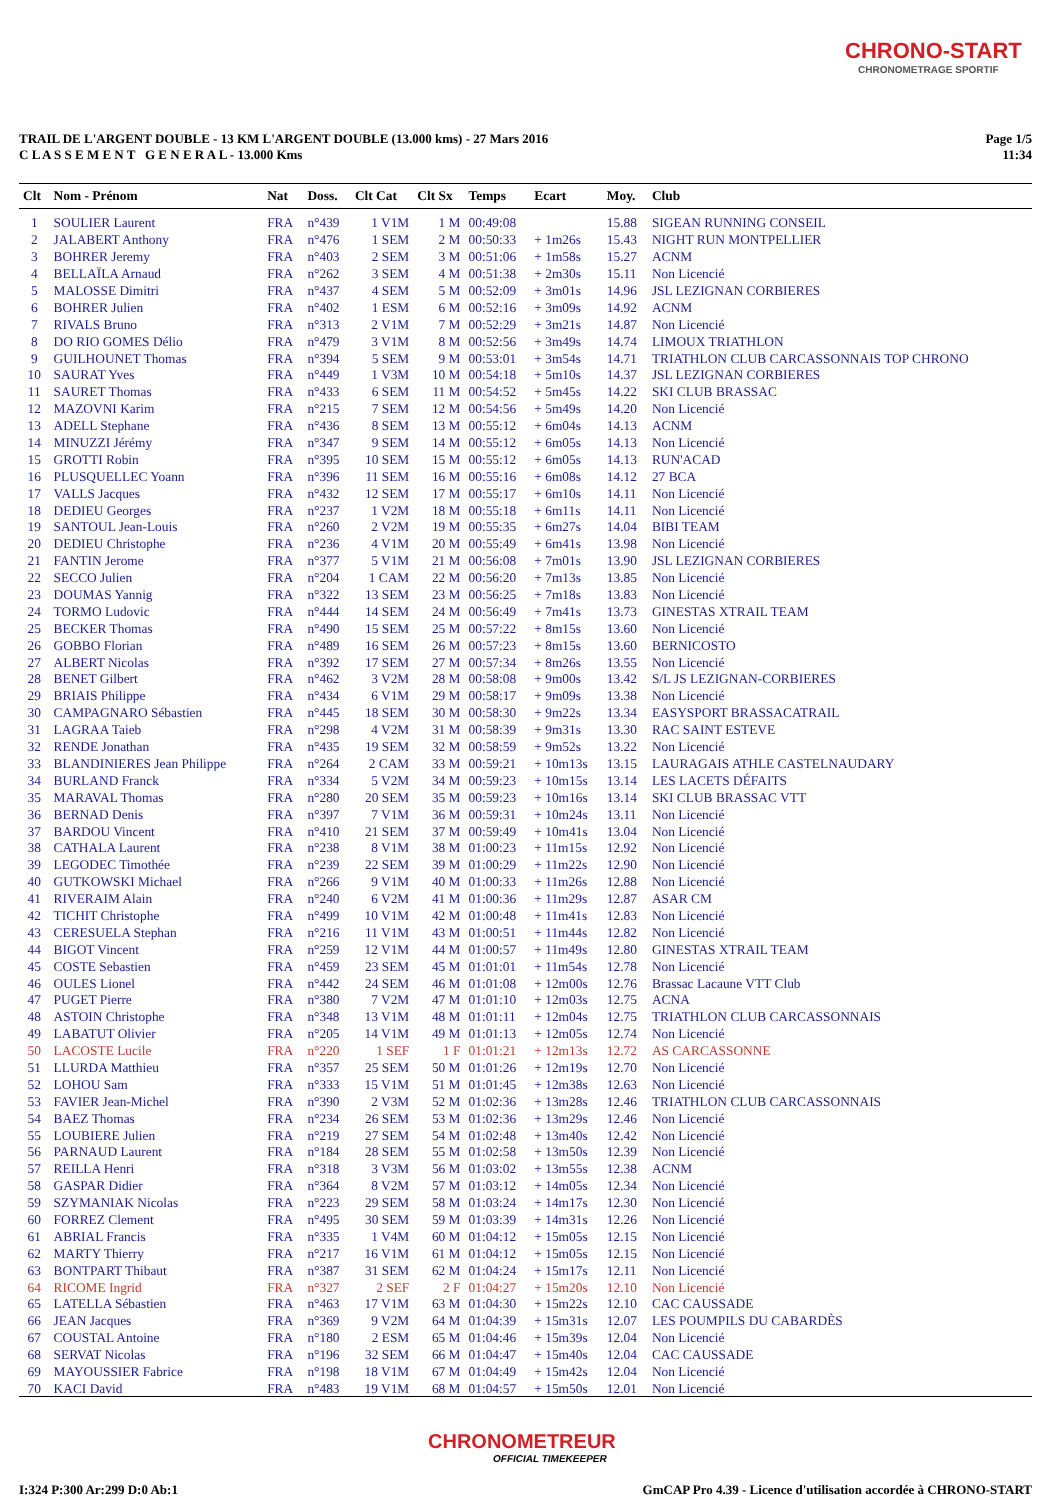CHRONO-START
CHRONOMETRAGE SPORTIF
TRAIL DE L'ARGENT DOUBLE - 13 KM L'ARGENT DOUBLE (13.000 kms) - 27 Mars 2016
C L A S S E M E N T G E N E R A L - 13.000 Kms
Page 1/5
11:34
| Clt | Nom - Prénom | Nat | Doss. | Clt Cat | Clt Sx | Temps | Ecart | Moy. | Club |
| --- | --- | --- | --- | --- | --- | --- | --- | --- | --- |
| 1 | SOULIER Laurent | FRA | n°439 | 1 V1M | 1 M | 00:49:08 | | 15.88 | SIGEAN RUNNING CONSEIL |
| 2 | JALABERT Anthony | FRA | n°476 | 1 SEM | 2 M | 00:50:33 | + 1m26s | 15.43 | NIGHT RUN MONTPELLIER |
| 3 | BOHRER Jeremy | FRA | n°403 | 2 SEM | 3 M | 00:51:06 | + 1m58s | 15.27 | ACNM |
| 4 | BELLAÏLA Arnaud | FRA | n°262 | 3 SEM | 4 M | 00:51:38 | + 2m30s | 15.11 | Non Licencié |
| 5 | MALOSSE Dimitri | FRA | n°437 | 4 SEM | 5 M | 00:52:09 | + 3m01s | 14.96 | JSL LEZIGNAN CORBIERES |
| 6 | BOHRER Julien | FRA | n°402 | 1 ESM | 6 M | 00:52:16 | + 3m09s | 14.92 | ACNM |
| 7 | RIVALS Bruno | FRA | n°313 | 2 V1M | 7 M | 00:52:29 | + 3m21s | 14.87 | Non Licencié |
| 8 | DO RIO GOMES Délio | FRA | n°479 | 3 V1M | 8 M | 00:52:56 | + 3m49s | 14.74 | LIMOUX TRIATHLON |
| 9 | GUILHOUNET Thomas | FRA | n°394 | 5 SEM | 9 M | 00:53:01 | + 3m54s | 14.71 | TRIATHLON CLUB CARCASSONNAIS TOP CHRONO |
| 10 | SAURAT Yves | FRA | n°449 | 1 V3M | 10 M | 00:54:18 | + 5m10s | 14.37 | JSL LEZIGNAN CORBIERES |
| 11 | SAURET Thomas | FRA | n°433 | 6 SEM | 11 M | 00:54:52 | + 5m45s | 14.22 | SKI CLUB BRASSAC |
| 12 | MAZOVNI Karim | FRA | n°215 | 7 SEM | 12 M | 00:54:56 | + 5m49s | 14.20 | Non Licencié |
| 13 | ADELL Stephane | FRA | n°436 | 8 SEM | 13 M | 00:55:12 | + 6m04s | 14.13 | ACNM |
| 14 | MINUZZI Jérémy | FRA | n°347 | 9 SEM | 14 M | 00:55:12 | + 6m05s | 14.13 | Non Licencié |
| 15 | GROTTI Robin | FRA | n°395 | 10 SEM | 15 M | 00:55:12 | + 6m05s | 14.13 | RUN'ACAD |
| 16 | PLUSQUELLEC Yoann | FRA | n°396 | 11 SEM | 16 M | 00:55:16 | + 6m08s | 14.12 | 27 BCA |
| 17 | VALLS Jacques | FRA | n°432 | 12 SEM | 17 M | 00:55:17 | + 6m10s | 14.11 | Non Licencié |
| 18 | DEDIEU Georges | FRA | n°237 | 1 V2M | 18 M | 00:55:18 | + 6m11s | 14.11 | Non Licencié |
| 19 | SANTOUL Jean-Louis | FRA | n°260 | 2 V2M | 19 M | 00:55:35 | + 6m27s | 14.04 | BIBI TEAM |
| 20 | DEDIEU Christophe | FRA | n°236 | 4 V1M | 20 M | 00:55:49 | + 6m41s | 13.98 | Non Licencié |
| 21 | FANTIN Jerome | FRA | n°377 | 5 V1M | 21 M | 00:56:08 | + 7m01s | 13.90 | JSL LEZIGNAN CORBIERES |
| 22 | SECCO Julien | FRA | n°204 | 1 CAM | 22 M | 00:56:20 | + 7m13s | 13.85 | Non Licencié |
| 23 | DOUMAS Yannig | FRA | n°322 | 13 SEM | 23 M | 00:56:25 | + 7m18s | 13.83 | Non Licencié |
| 24 | TORMO Ludovic | FRA | n°444 | 14 SEM | 24 M | 00:56:49 | + 7m41s | 13.73 | GINESTAS XTRAIL TEAM |
| 25 | BECKER Thomas | FRA | n°490 | 15 SEM | 25 M | 00:57:22 | + 8m15s | 13.60 | Non Licencié |
| 26 | GOBBO Florian | FRA | n°489 | 16 SEM | 26 M | 00:57:23 | + 8m15s | 13.60 | BERNICOSTO |
| 27 | ALBERT Nicolas | FRA | n°392 | 17 SEM | 27 M | 00:57:34 | + 8m26s | 13.55 | Non Licencié |
| 28 | BENET Gilbert | FRA | n°462 | 3 V2M | 28 M | 00:58:08 | + 9m00s | 13.42 | S/L JS LEZIGNAN-CORBIERES |
| 29 | BRIAIS Philippe | FRA | n°434 | 6 V1M | 29 M | 00:58:17 | + 9m09s | 13.38 | Non Licencié |
| 30 | CAMPAGNARO Sébastien | FRA | n°445 | 18 SEM | 30 M | 00:58:30 | + 9m22s | 13.34 | EASYSPORT BRASSACATRAIL |
| 31 | LAGRAA Taieb | FRA | n°298 | 4 V2M | 31 M | 00:58:39 | + 9m31s | 13.30 | RAC SAINT ESTEVE |
| 32 | RENDE Jonathan | FRA | n°435 | 19 SEM | 32 M | 00:58:59 | + 9m52s | 13.22 | Non Licencié |
| 33 | BLANDINIERES Jean Philippe | FRA | n°264 | 2 CAM | 33 M | 00:59:21 | + 10m13s | 13.15 | LAURAGAIS ATHLE CASTELNAUDARY |
| 34 | BURLAND Franck | FRA | n°334 | 5 V2M | 34 M | 00:59:23 | + 10m15s | 13.14 | LES LACETS DÉFAITS |
| 35 | MARAVAL Thomas | FRA | n°280 | 20 SEM | 35 M | 00:59:23 | + 10m16s | 13.14 | SKI CLUB BRASSAC VTT |
| 36 | BERNAD Denis | FRA | n°397 | 7 V1M | 36 M | 00:59:31 | + 10m24s | 13.11 | Non Licencié |
| 37 | BARDOU Vincent | FRA | n°410 | 21 SEM | 37 M | 00:59:49 | + 10m41s | 13.04 | Non Licencié |
| 38 | CATHALA Laurent | FRA | n°238 | 8 V1M | 38 M | 01:00:23 | + 11m15s | 12.92 | Non Licencié |
| 39 | LEGODEC Timothée | FRA | n°239 | 22 SEM | 39 M | 01:00:29 | + 11m22s | 12.90 | Non Licencié |
| 40 | GUTKOWSKI Michael | FRA | n°266 | 9 V1M | 40 M | 01:00:33 | + 11m26s | 12.88 | Non Licencié |
| 41 | RIVERAIM Alain | FRA | n°240 | 6 V2M | 41 M | 01:00:36 | + 11m29s | 12.87 | ASAR CM |
| 42 | TICHIT Christophe | FRA | n°499 | 10 V1M | 42 M | 01:00:48 | + 11m41s | 12.83 | Non Licencié |
| 43 | CERESUELA Stephan | FRA | n°216 | 11 V1M | 43 M | 01:00:51 | + 11m44s | 12.82 | Non Licencié |
| 44 | BIGOT Vincent | FRA | n°259 | 12 V1M | 44 M | 01:00:57 | + 11m49s | 12.80 | GINESTAS XTRAIL TEAM |
| 45 | COSTE Sebastien | FRA | n°459 | 23 SEM | 45 M | 01:01:01 | + 11m54s | 12.78 | Non Licencié |
| 46 | OULES Lionel | FRA | n°442 | 24 SEM | 46 M | 01:01:08 | + 12m00s | 12.76 | Brassac Lacaune VTT Club |
| 47 | PUGET Pierre | FRA | n°380 | 7 V2M | 47 M | 01:01:10 | + 12m03s | 12.75 | ACNA |
| 48 | ASTOIN Christophe | FRA | n°348 | 13 V1M | 48 M | 01:01:11 | + 12m04s | 12.75 | TRIATHLON CLUB CARCASSONNAIS |
| 49 | LABATUT Olivier | FRA | n°205 | 14 V1M | 49 M | 01:01:13 | + 12m05s | 12.74 | Non Licencié |
| 50 | LACOSTE Lucile | FRA | n°220 | 1 SEF | 1 F | 01:01:21 | + 12m13s | 12.72 | AS CARCASSONNE |
| 51 | LLURDA Matthieu | FRA | n°357 | 25 SEM | 50 M | 01:01:26 | + 12m19s | 12.70 | Non Licencié |
| 52 | LOHOU Sam | FRA | n°333 | 15 V1M | 51 M | 01:01:45 | + 12m38s | 12.63 | Non Licencié |
| 53 | FAVIER Jean-Michel | FRA | n°390 | 2 V3M | 52 M | 01:02:36 | + 13m28s | 12.46 | TRIATHLON CLUB CARCASSONNAIS |
| 54 | BAEZ Thomas | FRA | n°234 | 26 SEM | 53 M | 01:02:36 | + 13m29s | 12.46 | Non Licencié |
| 55 | LOUBIERE Julien | FRA | n°219 | 27 SEM | 54 M | 01:02:48 | + 13m40s | 12.42 | Non Licencié |
| 56 | PARNAUD Laurent | FRA | n°184 | 28 SEM | 55 M | 01:02:58 | + 13m50s | 12.39 | Non Licencié |
| 57 | REILLA Henri | FRA | n°318 | 3 V3M | 56 M | 01:03:02 | + 13m55s | 12.38 | ACNM |
| 58 | GASPAR Didier | FRA | n°364 | 8 V2M | 57 M | 01:03:12 | + 14m05s | 12.34 | Non Licencié |
| 59 | SZYMANIAK Nicolas | FRA | n°223 | 29 SEM | 58 M | 01:03:24 | + 14m17s | 12.30 | Non Licencié |
| 60 | FORREZ Clement | FRA | n°495 | 30 SEM | 59 M | 01:03:39 | + 14m31s | 12.26 | Non Licencié |
| 61 | ABRIAL Francis | FRA | n°335 | 1 V4M | 60 M | 01:04:12 | + 15m05s | 12.15 | Non Licencié |
| 62 | MARTY Thierry | FRA | n°217 | 16 V1M | 61 M | 01:04:12 | + 15m05s | 12.15 | Non Licencié |
| 63 | BONTPART Thibaut | FRA | n°387 | 31 SEM | 62 M | 01:04:24 | + 15m17s | 12.11 | Non Licencié |
| 64 | RICOME Ingrid | FRA | n°327 | 2 SEF | 2 F | 01:04:27 | + 15m20s | 12.10 | Non Licencié |
| 65 | LATELLA Sébastien | FRA | n°463 | 17 V1M | 63 M | 01:04:30 | + 15m22s | 12.10 | CAC CAUSSADE |
| 66 | JEAN Jacques | FRA | n°369 | 9 V2M | 64 M | 01:04:39 | + 15m31s | 12.07 | LES POUMPILS DU CABARDÈS |
| 67 | COUSTAL Antoine | FRA | n°180 | 2 ESM | 65 M | 01:04:46 | + 15m39s | 12.04 | Non Licencié |
| 68 | SERVAT Nicolas | FRA | n°196 | 32 SEM | 66 M | 01:04:47 | + 15m40s | 12.04 | CAC CAUSSADE |
| 69 | MAYOUSSIER Fabrice | FRA | n°198 | 18 V1M | 67 M | 01:04:49 | + 15m42s | 12.04 | Non Licencié |
| 70 | KACI David | FRA | n°483 | 19 V1M | 68 M | 01:04:57 | + 15m50s | 12.01 | Non Licencié |
CHRONOMETREUR
OFFICIAL TIMEKEEPER
I:324 P:300 Ar:299 D:0 Ab:1 GmCAP Pro 4.39 - Licence d'utilisation accordée à CHRONO-START